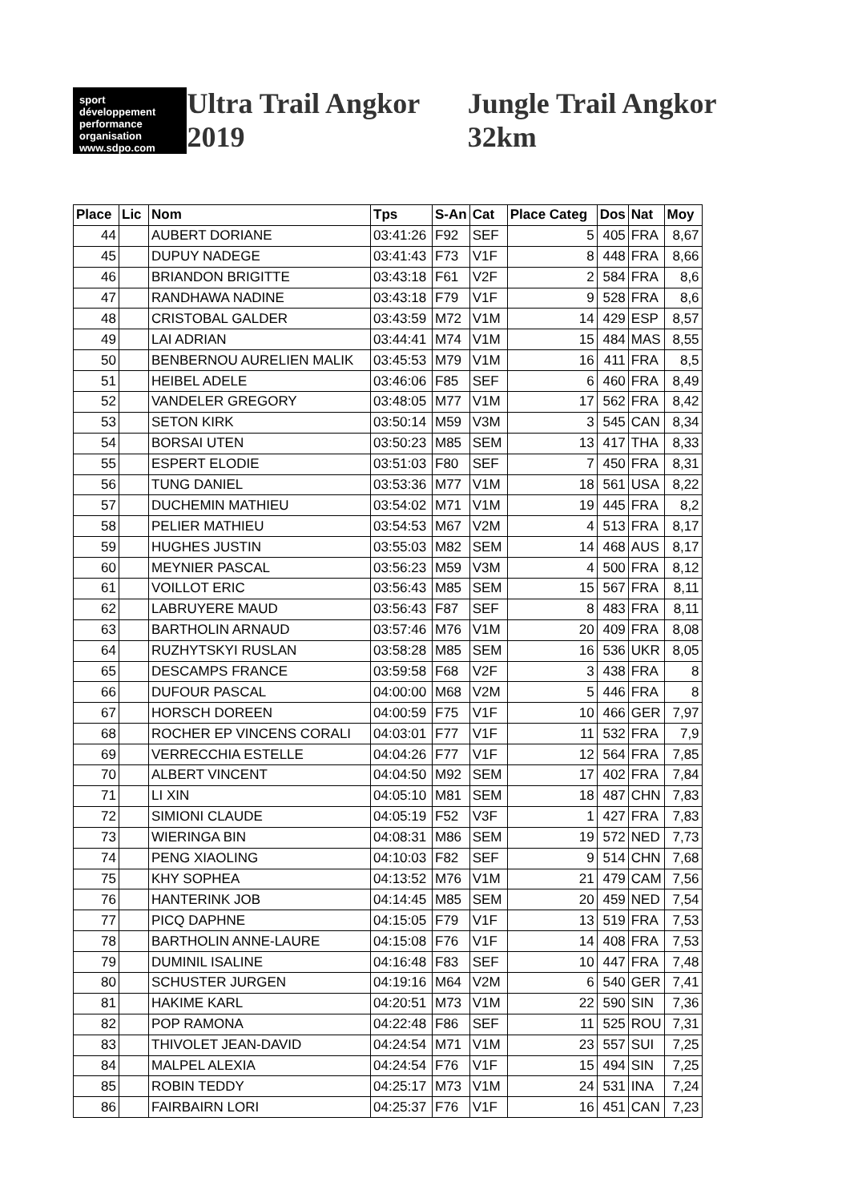sport développement performance organisation
www.sdpo.com
Ultra Trail Angkor 2019 Jungle Trail Angkor 32km
| Place | Lic | Nom | Tps | S-An | Cat | Place Categ | Dos | Nat | Moy |
| --- | --- | --- | --- | --- | --- | --- | --- | --- | --- |
| 44 | | AUBERT DORIANE | 03:41:26 | F92 | SEF | 5 | 405 | FRA | 8,67 |
| 45 | | DUPUY NADEGE | 03:41:43 | F73 | V1F | 8 | 448 | FRA | 8,66 |
| 46 | | BRIANDON BRIGITTE | 03:43:18 | F61 | V2F | 2 | 584 | FRA | 8,6 |
| 47 | | RANDHAWA NADINE | 03:43:18 | F79 | V1F | 9 | 528 | FRA | 8,6 |
| 48 | | CRISTOBAL GALDER | 03:43:59 | M72 | V1M | 14 | 429 | ESP | 8,57 |
| 49 | | LAI ADRIAN | 03:44:41 | M74 | V1M | 15 | 484 | MAS | 8,55 |
| 50 | | BENBERNOU AURELIEN MALIK | 03:45:53 | M79 | V1M | 16 | 411 | FRA | 8,5 |
| 51 | | HEIBEL ADELE | 03:46:06 | F85 | SEF | 6 | 460 | FRA | 8,49 |
| 52 | | VANDELER GREGORY | 03:48:05 | M77 | V1M | 17 | 562 | FRA | 8,42 |
| 53 | | SETON KIRK | 03:50:14 | M59 | V3M | 3 | 545 | CAN | 8,34 |
| 54 | | BORSAI UTEN | 03:50:23 | M85 | SEM | 13 | 417 | THA | 8,33 |
| 55 | | ESPERT ELODIE | 03:51:03 | F80 | SEF | 7 | 450 | FRA | 8,31 |
| 56 | | TUNG DANIEL | 03:53:36 | M77 | V1M | 18 | 561 | USA | 8,22 |
| 57 | | DUCHEMIN MATHIEU | 03:54:02 | M71 | V1M | 19 | 445 | FRA | 8,2 |
| 58 | | PELIER MATHIEU | 03:54:53 | M67 | V2M | 4 | 513 | FRA | 8,17 |
| 59 | | HUGHES JUSTIN | 03:55:03 | M82 | SEM | 14 | 468 | AUS | 8,17 |
| 60 | | MEYNIER PASCAL | 03:56:23 | M59 | V3M | 4 | 500 | FRA | 8,12 |
| 61 | | VOILLOT ERIC | 03:56:43 | M85 | SEM | 15 | 567 | FRA | 8,11 |
| 62 | | LABRUYERE MAUD | 03:56:43 | F87 | SEF | 8 | 483 | FRA | 8,11 |
| 63 | | BARTHOLIN ARNAUD | 03:57:46 | M76 | V1M | 20 | 409 | FRA | 8,08 |
| 64 | | RUZHYTSKYI RUSLAN | 03:58:28 | M85 | SEM | 16 | 536 | UKR | 8,05 |
| 65 | | DESCAMPS FRANCE | 03:59:58 | F68 | V2F | 3 | 438 | FRA | 8 |
| 66 | | DUFOUR PASCAL | 04:00:00 | M68 | V2M | 5 | 446 | FRA | 8 |
| 67 | | HORSCH DOREEN | 04:00:59 | F75 | V1F | 10 | 466 | GER | 7,97 |
| 68 | | ROCHER EP VINCENS CORALI | 04:03:01 | F77 | V1F | 11 | 532 | FRA | 7,9 |
| 69 | | VERRECCHIA ESTELLE | 04:04:26 | F77 | V1F | 12 | 564 | FRA | 7,85 |
| 70 | | ALBERT VINCENT | 04:04:50 | M92 | SEM | 17 | 402 | FRA | 7,84 |
| 71 | | LI XIN | 04:05:10 | M81 | SEM | 18 | 487 | CHN | 7,83 |
| 72 | | SIMIONI CLAUDE | 04:05:19 | F52 | V3F | 1 | 427 | FRA | 7,83 |
| 73 | | WIERINGA BIN | 04:08:31 | M86 | SEM | 19 | 572 | NED | 7,73 |
| 74 | | PENG XIAOLING | 04:10:03 | F82 | SEF | 9 | 514 | CHN | 7,68 |
| 75 | | KHY SOPHEA | 04:13:52 | M76 | V1M | 21 | 479 | CAM | 7,56 |
| 76 | | HANTERINK JOB | 04:14:45 | M85 | SEM | 20 | 459 | NED | 7,54 |
| 77 | | PICQ DAPHNE | 04:15:05 | F79 | V1F | 13 | 519 | FRA | 7,53 |
| 78 | | BARTHOLIN ANNE-LAURE | 04:15:08 | F76 | V1F | 14 | 408 | FRA | 7,53 |
| 79 | | DUMINIL ISALINE | 04:16:48 | F83 | SEF | 10 | 447 | FRA | 7,48 |
| 80 | | SCHUSTER JURGEN | 04:19:16 | M64 | V2M | 6 | 540 | GER | 7,41 |
| 81 | | HAKIME KARL | 04:20:51 | M73 | V1M | 22 | 590 | SIN | 7,36 |
| 82 | | POP RAMONA | 04:22:48 | F86 | SEF | 11 | 525 | ROU | 7,31 |
| 83 | | THIVOLET JEAN-DAVID | 04:24:54 | M71 | V1M | 23 | 557 | SUI | 7,25 |
| 84 | | MALPEL ALEXIA | 04:24:54 | F76 | V1F | 15 | 494 | SIN | 7,25 |
| 85 | | ROBIN TEDDY | 04:25:17 | M73 | V1M | 24 | 531 | INA | 7,24 |
| 86 | | FAIRBAIRN LORI | 04:25:37 | F76 | V1F | 16 | 451 | CAN | 7,23 |